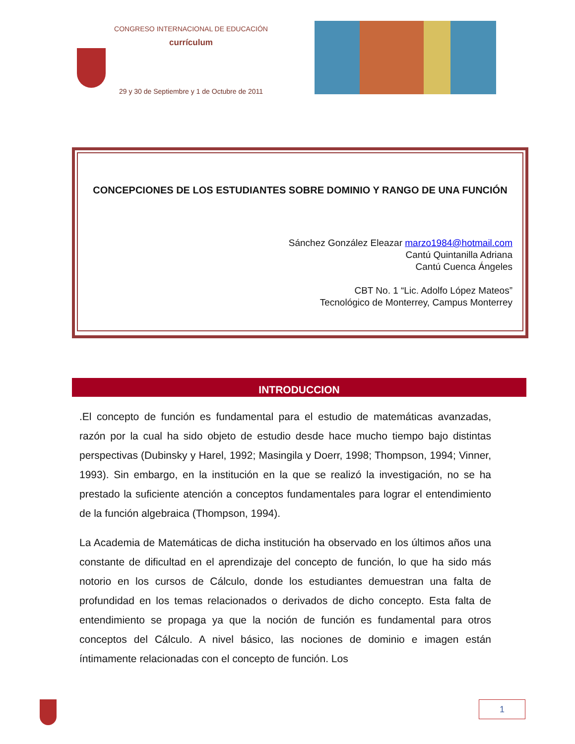CONGRESO INTERNACIONAL DE EDUCACIÓN
currículum
29 y 30 de Septiembre y 1 de Octubre de 2011
CONCEPCIONES DE LOS ESTUDIANTES SOBRE DOMINIO Y RANGO DE UNA FUNCIÓN
Sánchez González Eleazar marzo1984@hotmail.com
Cantú Quintanilla Adriana
Cantú Cuenca Ángeles
CBT No. 1 “Lic. Adolfo López Mateos”
Tecnológico de Monterrey, Campus Monterrey
INTRODUCCION
.El concepto de función es fundamental para el estudio de matemáticas avanzadas, razón por la cual ha sido objeto de estudio desde hace mucho tiempo bajo distintas perspectivas (Dubinsky y Harel, 1992; Masingila y Doerr, 1998; Thompson, 1994; Vinner, 1993). Sin embargo, en la institución en la que se realizó la investigación, no se ha prestado la suficiente atención a conceptos fundamentales para lograr el entendimiento de la función algebraica (Thompson, 1994).
La Academia de Matemáticas de dicha institución ha observado en los últimos años una constante de dificultad en el aprendizaje del concepto de función, lo que ha sido más notorio en los cursos de Cálculo, donde los estudiantes demuestran una falta de profundidad en los temas relacionados o derivados de dicho concepto. Esta falta de entendimiento se propaga ya que la noción de función es fundamental para otros conceptos del Cálculo. A nivel básico, las nociones de dominio e imagen están íntimamente relacionadas con el concepto de función. Los
1